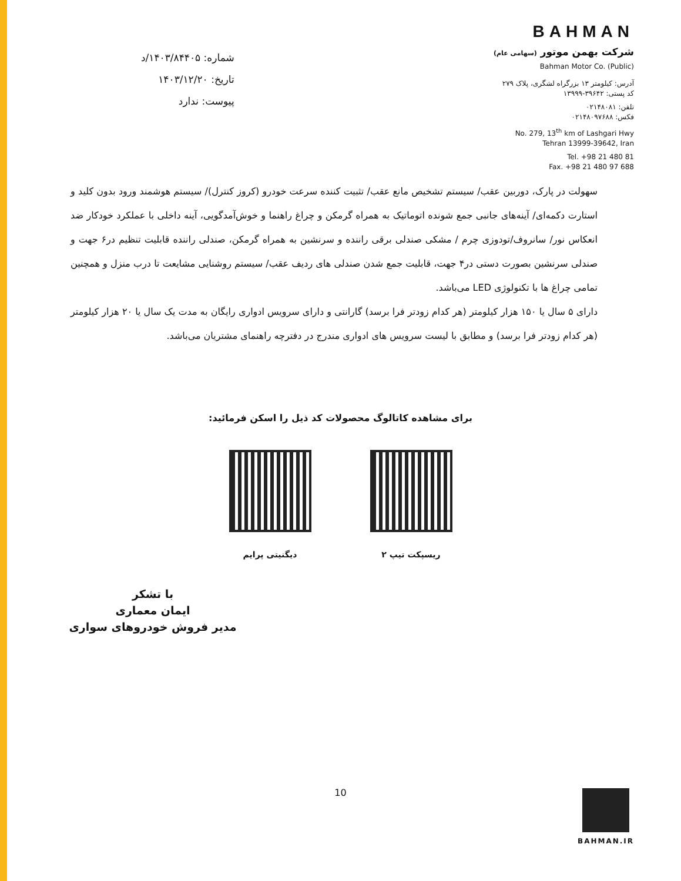شماره: ۱۴۰۳/۸۴۴۰۵/د
تاریخ: ۱۴۰۳/۱۲/۲۰
پیوست: ندارد
BAHMAN
شرکت بهمن موتور (سهامی عام)
Bahman Motor Co. (Public)
آدرس: کیلومتر ۱۳ بزرگراه لشگری، پلاک ۲۷۹
کد پستی: ۳۹۶۴۲-۱۳۹۹۹
تلفن: ۰۲۱۴۸۰۸۱
فکس: ۰۲۱۴۸۰۹۷۶۸۸
No. 279, 13<sup>th</sup> km of Lashgari Hwy
Tehran 13999-39642, Iran
Tel. +98 21 480 81
Fax. +98 21 480 97 688
سهولت در پارک، دوربین عقب/ سیستم تشخیص مانع عقب/ تثبیت کننده سرعت خودرو (کروز کنترل)/ سیستم هوشمند ورود بدون کلید و استارت دکمه‌ای/ آینه‌های جانبی جمع شونده اتوماتیک به همراه گرمکن و چراغ راهنما و خوش‌آمدگویی، آینه داخلی با عملکرد خودکار ضد انعکاس نور/ سانروف/تودوزی چرم / مشکی صندلی برقی راننده و سرنشین به همراه گرمکن، صندلی راننده قابلیت تنظیم در۶ جهت و صندلی سرنشین بصورت دستی در۴ جهت، قابلیت جمع شدن صندلی های ردیف عقب/ سیستم روشنایی مشایعت تا درب منزل و همچنین تمامی چراغ ها با تکنولوژی LED می‌باشد.
دارای ۵ سال یا ۱۵۰ هزار کیلومتر (هر کدام زودتر فرا برسد) گارانتی و دارای سرویس ادواری رایگان به مدت یک سال یا ۲۰ هزار کیلومتر (هر کدام زودتر فرا برسد) و مطابق با لیست سرویس های ادواری مندرج در دفترچه راهنمای مشتریان می‌باشد.
برای مشاهده کاتالوگ محصولات کد ذیل را اسکن فرمائید:
ریسپکت تیپ ۲ دیگنیتی پرایم
با تشکر
ایمان معماری
مدیر فروش خودروهای سواری
10 BAHMAN.IR